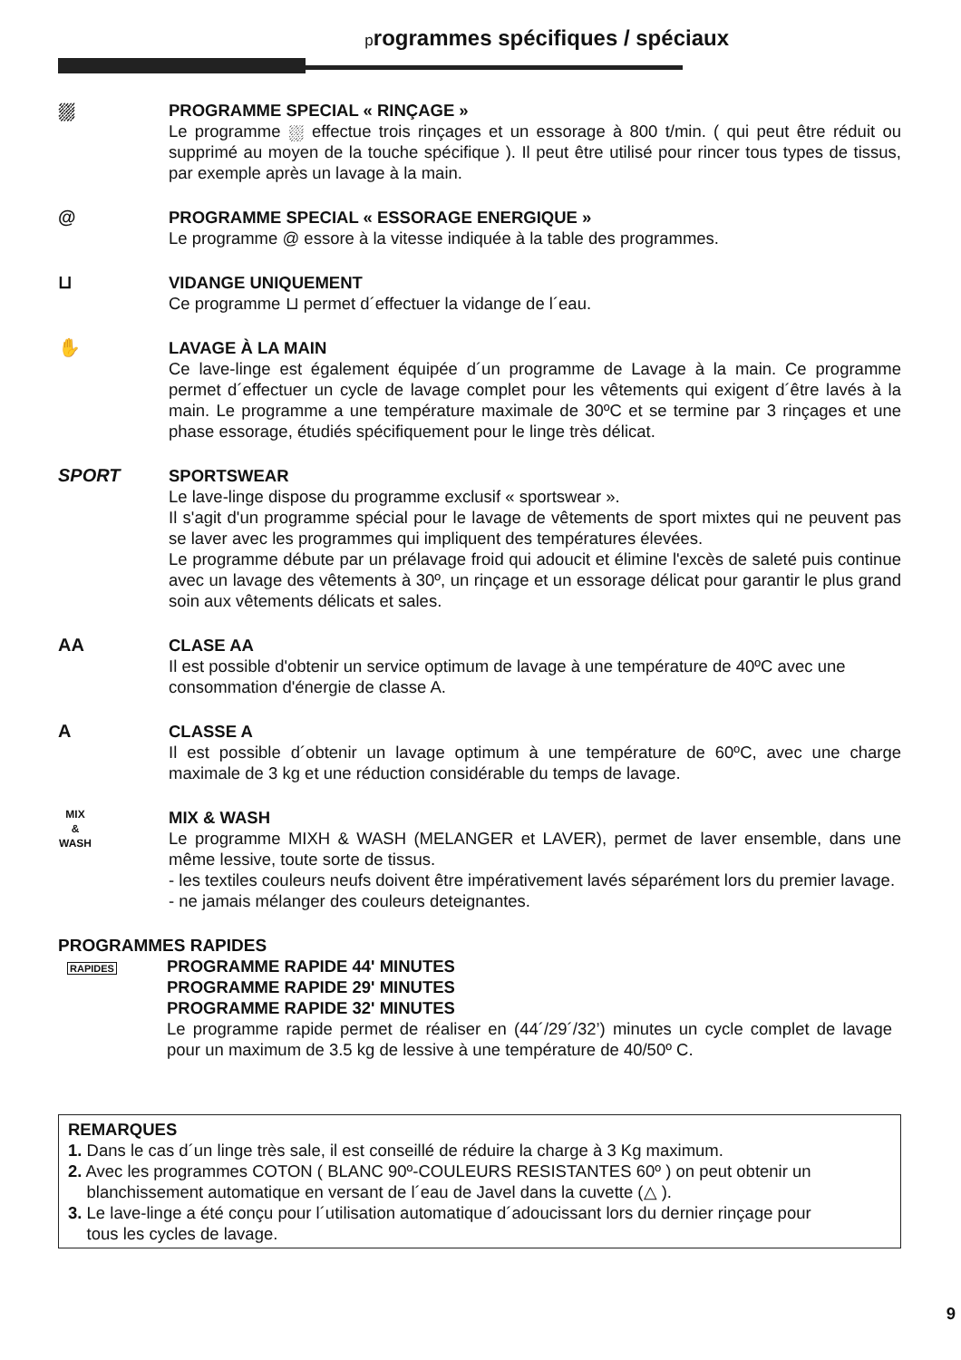programmes spécifiques / spéciaux
⛆ PROGRAMME SPECIAL « RINÇAGE »
Le programme ⛆ effectue trois rinçages et un essorage à 800 t/min. ( qui peut être réduit ou supprimé au moyen de la touche spécifique ). Il peut être utilisé pour rincer tous types de tissus, par exemple après un lavage à la main.
@ PROGRAMME SPECIAL « ESSORAGE ENERGIQUE »
Le programme @ essore à la vitesse indiquée à la table des programmes.
⊔ VIDANGE UNIQUEMENT
Ce programme ⊔ permet d´effectuer la vidange de l´eau.
✋ LAVAGE À LA MAIN
Ce lave-linge est également équipée d´un programme de Lavage à la main. Ce programme permet d´effectuer un cycle de lavage complet pour les vêtements qui exigent d´être lavés à la main. Le programme a une température maximale de 30ºC et se termine par 3 rinçages et une phase essorage, étudiés spécifiquement pour le linge très délicat.
SPORT SPORTSWEAR
Le lave-linge dispose du programme exclusif « sportswear ».
Il s'agit d'un programme spécial pour le lavage de vêtements de sport mixtes qui ne peuvent pas se laver avec les programmes qui impliquent des températures élevées.
Le programme débute par un prélavage froid qui adoucit et élimine l'excès de saleté puis continue avec un lavage des vêtements à 30º, un rinçage et un essorage délicat pour garantir le plus grand soin aux vêtements délicats et sales.
AA CLASE AA
Il est possible d'obtenir un service optimum de lavage à une température de 40ºC avec une consommation d'énergie de classe A.
A CLASSE A
Il est possible d´obtenir un lavage optimum à une température de 60ºC, avec une charge maximale de 3 kg et une réduction considérable du temps de lavage.
MIX
&
WASH
MIX & WASH
Le programme MIXH & WASH (MELANGER et LAVER), permet de laver ensemble, dans une même lessive, toute sorte de tissus.
- les textiles couleurs neufs doivent être impérativement lavés séparément lors du premier lavage.
- ne jamais mélanger des couleurs deteignantes.
PROGRAMMES RAPIDES
RAPIDES
PROGRAMME RAPIDE 44' MINUTES
PROGRAMME RAPIDE 29' MINUTES
PROGRAMME RAPIDE 32' MINUTES
Le programme rapide permet de réaliser en (44´/29´/32’) minutes un cycle complet de lavage pour un maximum de 3.5 kg de lessive à une température de 40/50º C.
REMARQUES
1. Dans le cas d´un linge très sale, il est conseillé de réduire la charge à 3 Kg maximum.
2. Avec les programmes COTON ( BLANC 90º-COULEURS RESISTANTES 60º ) on peut obtenir un
blanchissement automatique en versant de l´eau de Javel dans la cuvette (△ ).
3. Le lave-linge a été conçu pour l´utilisation automatique d´adoucissant lors du dernier rinçage pour
tous les cycles de lavage.
9